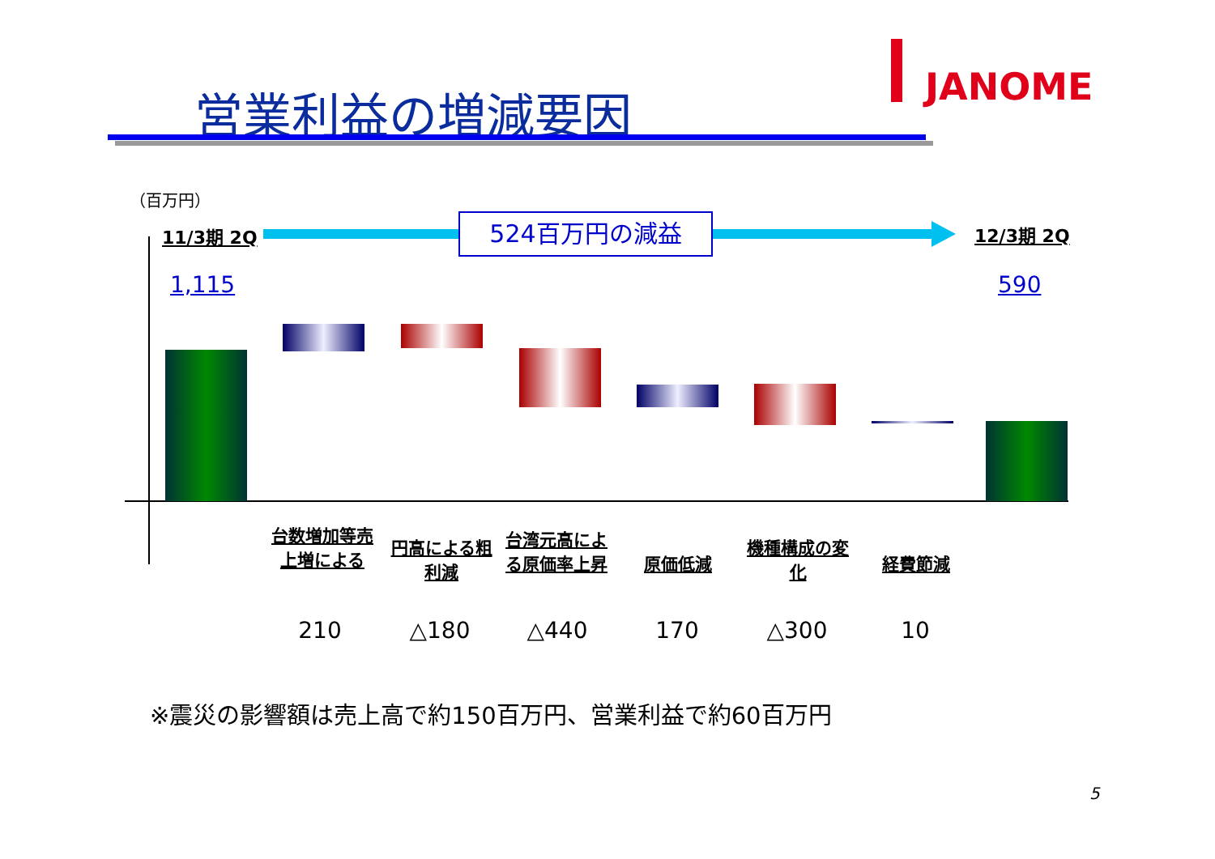営業利益の増減要因 JANOME
（百万円）
11/3期 2Q 524百万円の減益 12/3期 2Q
1,115 590
台数増加等売上増による
円高による粗利減
台湾元高による原価率上昇
原価低減
機種構成の変化
経費節減
210 △180 △440 170 △300 10
※震災の影響額は売上高で約150百万円、営業利益で約60百万円
5